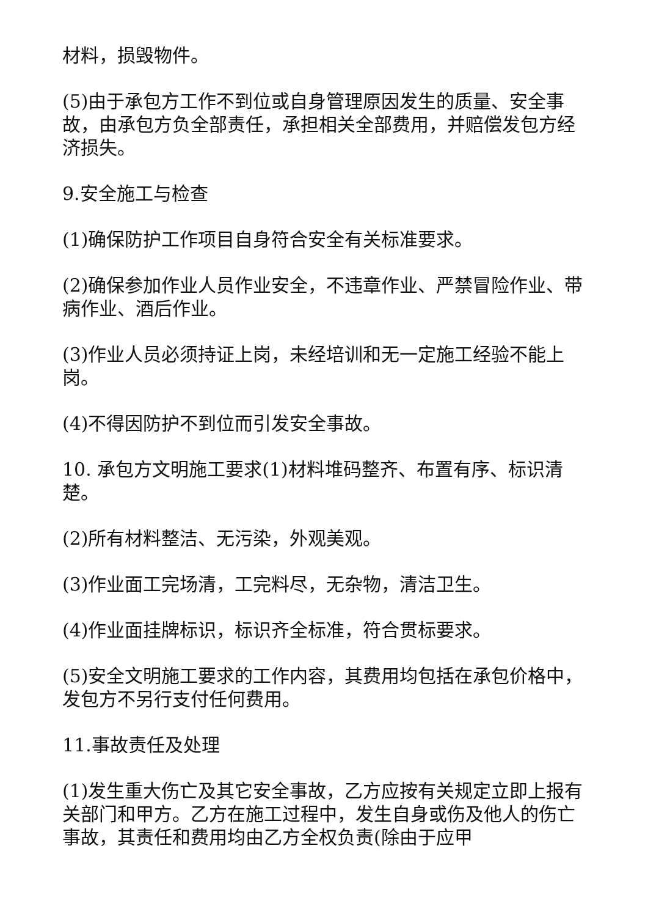材料，损毁物件。
(5)由于承包方工作不到位或自身管理原因发生的质量、安全事故，由承包方负全部责任，承担相关全部费用，并赔偿发包方经济损失。
9.安全施工与检查
(1)确保防护工作项目自身符合安全有关标准要求。
(2)确保参加作业人员作业安全，不违章作业、严禁冒险作业、带病作业、酒后作业。
(3)作业人员必须持证上岗，未经培训和无一定施工经验不能上岗。
(4)不得因防护不到位而引发安全事故。
10. 承包方文明施工要求(1)材料堆码整齐、布置有序、标识清楚。
(2)所有材料整洁、无污染，外观美观。
(3)作业面工完场清，工完料尽，无杂物，清洁卫生。
(4)作业面挂牌标识，标识齐全标准，符合贯标要求。
(5)安全文明施工要求的工作内容，其费用均包括在承包价格中，发包方不另行支付任何费用。
11.事故责任及处理
(1)发生重大伤亡及其它安全事故，乙方应按有关规定立即上报有关部门和甲方。乙方在施工过程中，发生自身或伤及他人的伤亡事故，其责任和费用均由乙方全权负责(除由于应甲